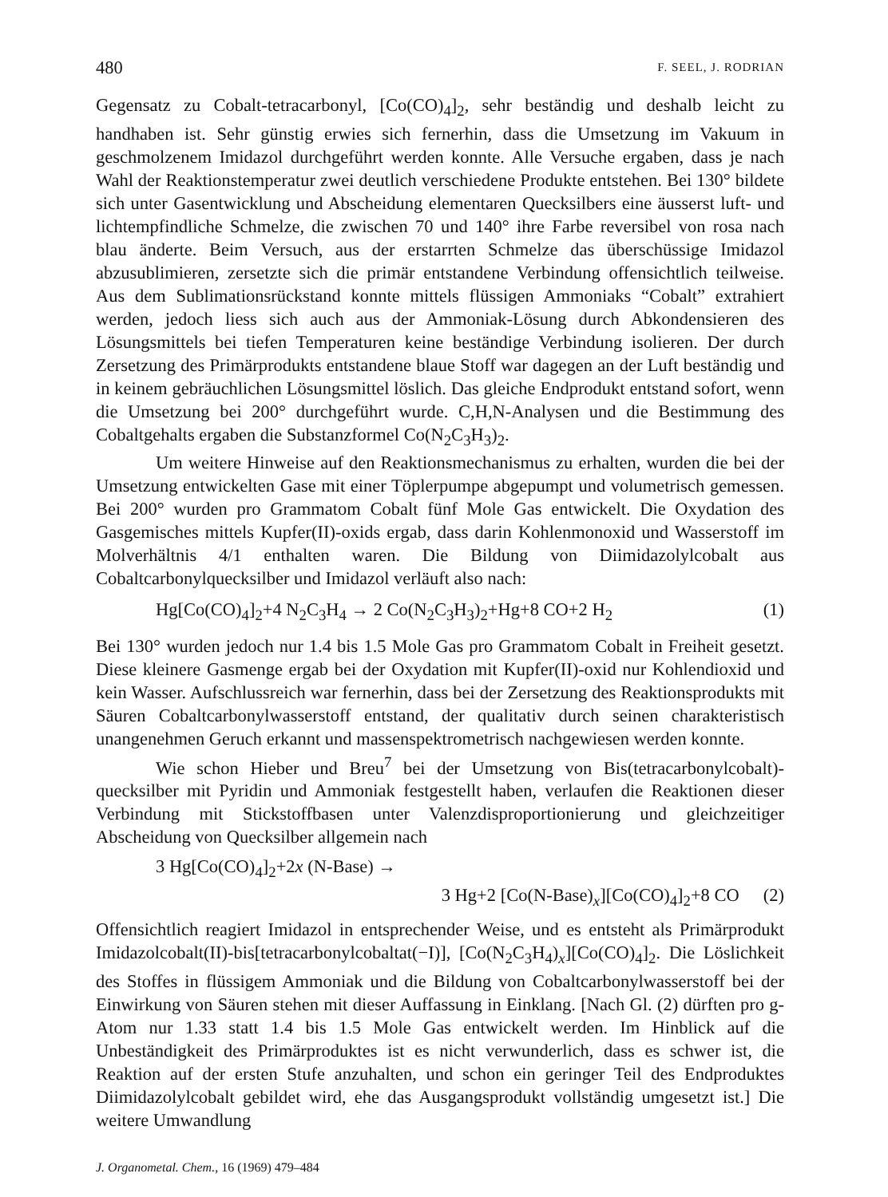480 F. SEEL, J. RODRIAN
Gegensatz zu Cobalt-tetracarbonyl, [Co(CO)<sub>4</sub>]<sub>2</sub>, sehr beständig und deshalb leicht zu handhaben ist. Sehr günstig erwies sich fernerhin, dass die Umsetzung im Vakuum in geschmolzenem Imidazol durchgeführt werden konnte. Alle Versuche ergaben, dass je nach Wahl der Reaktionstemperatur zwei deutlich verschiedene Produkte entstehen. Bei 130° bildete sich unter Gasentwicklung und Abscheidung elementaren Quecksilbers eine äusserst luft- und lichtempfindliche Schmelze, die zwischen 70 und 140° ihre Farbe reversibel von rosa nach blau änderte. Beim Versuch, aus der erstarrten Schmelze das überschüssige Imidazol abzusublimieren, zersetzte sich die primär entstandene Verbindung offensichtlich teilweise. Aus dem Sublimationsrückstand konnte mittels flüssigen Ammoniaks “Cobalt” extrahiert werden, jedoch liess sich auch aus der Ammoniak-Lösung durch Abkondensieren des Lösungsmittels bei tiefen Temperaturen keine beständige Verbindung isolieren. Der durch Zersetzung des Primärprodukts entstandene blaue Stoff war dagegen an der Luft beständig und in keinem gebräuchlichen Lösungsmittel löslich. Das gleiche Endprodukt entstand sofort, wenn die Umsetzung bei 200° durchgeführt wurde. C,H,N-Analysen und die Bestimmung des Cobaltgehalts ergaben die Substanzformel Co(N<sub>2</sub>C<sub>3</sub>H<sub>3</sub>)<sub>2</sub>.
Um weitere Hinweise auf den Reaktionsmechanismus zu erhalten, wurden die bei der Umsetzung entwickelten Gase mit einer Töplerpumpe abgepumpt und volumetrisch gemessen. Bei 200° wurden pro Grammatom Cobalt fünf Mole Gas entwickelt. Die Oxydation des Gasgemisches mittels Kupfer(II)-oxids ergab, dass darin Kohlenmonoxid und Wasserstoff im Molverhältnis 4/1 enthalten waren. Die Bildung von Diimidazolylcobalt aus Cobaltcarbonylquecksilber und Imidazol verläuft also nach:
Hg[Co(CO)<sub>4</sub>]<sub>2</sub>+4 N<sub>2</sub>C<sub>3</sub>H<sub>4</sub> → 2 Co(N<sub>2</sub>C<sub>3</sub>H<sub>3</sub>)<sub>2</sub>+Hg+8 CO+2 H<sub>2</sub> (1)
Bei 130° wurden jedoch nur 1.4 bis 1.5 Mole Gas pro Grammatom Cobalt in Freiheit gesetzt. Diese kleinere Gasmenge ergab bei der Oxydation mit Kupfer(II)-oxid nur Kohlendioxid und kein Wasser. Aufschlussreich war fernerhin, dass bei der Zersetzung des Reaktionsprodukts mit Säuren Cobaltcarbonylwasserstoff entstand, der qualitativ durch seinen charakteristisch unangenehmen Geruch erkannt und massenspektrometrisch nachgewiesen werden konnte.
Wie schon Hieber und Breu<sup>7</sup> bei der Umsetzung von Bis(tetracarbonylcobalt)-quecksilber mit Pyridin und Ammoniak festgestellt haben, verlaufen die Reaktionen dieser Verbindung mit Stickstoffbasen unter Valenzdisproportionierung und gleichzeitiger Abscheidung von Quecksilber allgemein nach
3 Hg[Co(CO)<sub>4</sub>]<sub>2</sub>+2x (N-Base) →
3 Hg+2 [Co(N-Base)<sub>x</sub>][Co(CO)<sub>4</sub>]<sub>2</sub>+8 CO (2)
Offensichtlich reagiert Imidazol in entsprechender Weise, und es entsteht als Primärprodukt Imidazolcobalt(II)-bis[tetracarbonylcobaltat(−I)], [Co(N<sub>2</sub>C<sub>3</sub>H<sub>4</sub>)<sub>x</sub>][Co(CO)<sub>4</sub>]<sub>2</sub>. Die Löslichkeit des Stoffes in flüssigem Ammoniak und die Bildung von Cobaltcarbonylwasserstoff bei der Einwirkung von Säuren stehen mit dieser Auffassung in Einklang. [Nach Gl. (2) dürften pro g-Atom nur 1.33 statt 1.4 bis 1.5 Mole Gas entwickelt werden. Im Hinblick auf die Unbeständigkeit des Primärproduktes ist es nicht verwunderlich, dass es schwer ist, die Reaktion auf der ersten Stufe anzuhalten, und schon ein geringer Teil des Endproduktes Diimidazolylcobalt gebildet wird, ehe das Ausgangsprodukt vollständig umgesetzt ist.] Die weitere Umwandlung
J. Organometal. Chem., 16 (1969) 479–484